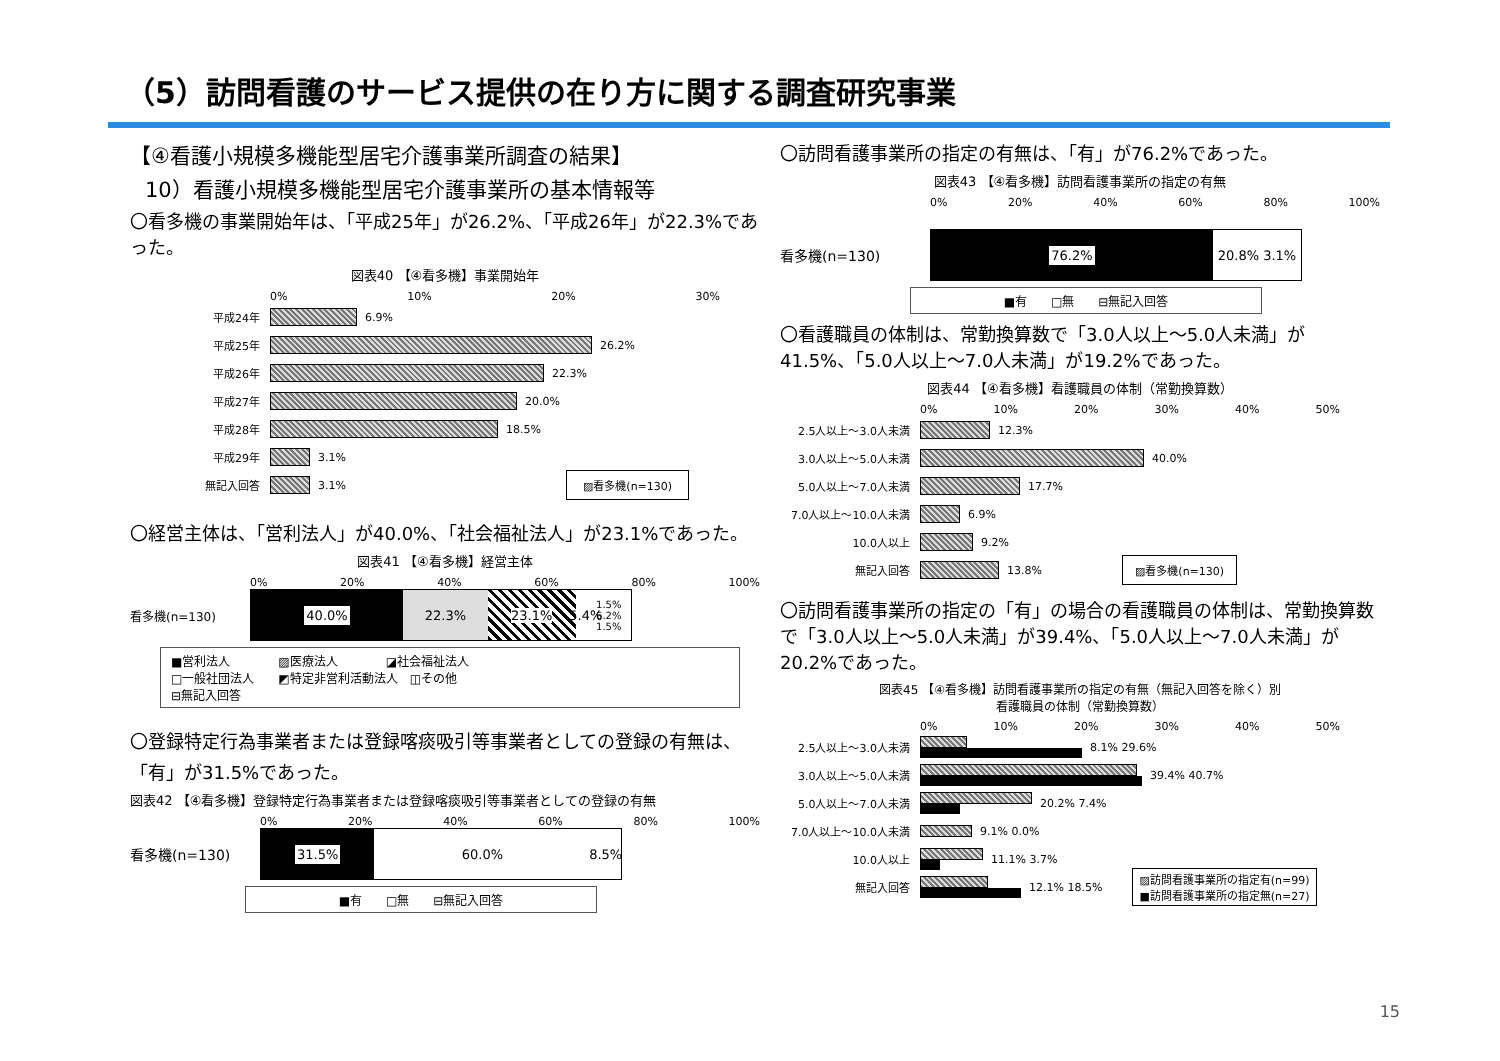（5）訪問看護のサービス提供の在り方に関する調査研究事業
【④看護小規模多機能型居宅介護事業所調査の結果】
10）看護小規模多機能型居宅介護事業所の基本情報等
〇看多機の事業開始年は、「平成25年」が26.2%、「平成26年」が22.3%であった。
図表40 【④看多機】事業開始年
0% 10% 20% 30%
平成24年 6.9%
平成25年 26.2%
平成26年 22.3%
平成27年 20.0%
平成28年 18.5%
平成29年 3.1%
無記入回答 3.1% ▨看多機(n=130)
〇経営主体は、「営利法人」が40.0%、「社会福祉法人」が23.1%であった。
図表41 【④看多機】経営主体
0% 20% 40% 60% 80% 100%
看多機(n=130)
40.0% 22.3% 23.1% 5.4%
1.5% 6.2% 1.5%
■営利法人　　　　▨医療法人　　　　◪社会福祉法人
□一般社団法人　　◩特定非営利活動法人　◫その他
⊟無記入回答
〇登録特定行為事業者または登録喀痰吸引等事業者としての登録の有無は、「有」が31.5%であった。
図表42 【④看多機】登録特定行為事業者または登録喀痰吸引等事業者としての登録の有無
0% 20% 40% 60% 80% 100%
看多機(n=130)
31.5% 60.0% 8.5%
■有　　□無　　⊟無記入回答
〇訪問看護事業所の指定の有無は、「有」が76.2%であった。
図表43 【④看多機】訪問看護事業所の指定の有無
0% 20% 40% 60% 80% 100%
看多機(n=130)
76.2% 20.8% 3.1%
■有　　□無　　⊟無記入回答
〇看護職員の体制は、常勤換算数で「3.0人以上～5.0人未満」が41.5%、「5.0人以上～7.0人未満」が19.2%であった。
図表44 【④看多機】看護職員の体制（常勤換算数）
0% 10% 20% 30% 40% 50%
2.5人以上～3.0人未満 12.3%
3.0人以上～5.0人未満 40.0%
5.0人以上～7.0人未満 17.7%
7.0人以上～10.0人未満 6.9%
10.0人以上 9.2%
無記入回答 13.8% ▨看多機(n=130)
〇訪問看護事業所の指定の「有」の場合の看護職員の体制は、常勤換算数で「3.0人以上～5.0人未満」が39.4%、「5.0人以上～7.0人未満」が20.2%であった。
図表45 【④看多機】訪問看護事業所の指定の有無（無記入回答を除く）別
看護職員の体制（常勤換算数）
0% 10% 20% 30% 40% 50%
2.5人以上～3.0人未満 8.1% 29.6%
3.0人以上～5.0人未満 39.4% 40.7%
5.0人以上～7.0人未満 20.2% 7.4%
7.0人以上～10.0人未満 9.1% 0.0%
10.0人以上 11.1% 3.7%
無記入回答 12.1% 18.5% ▨訪問看護事業所の指定有(n=99)
■訪問看護事業所の指定無(n=27)
15